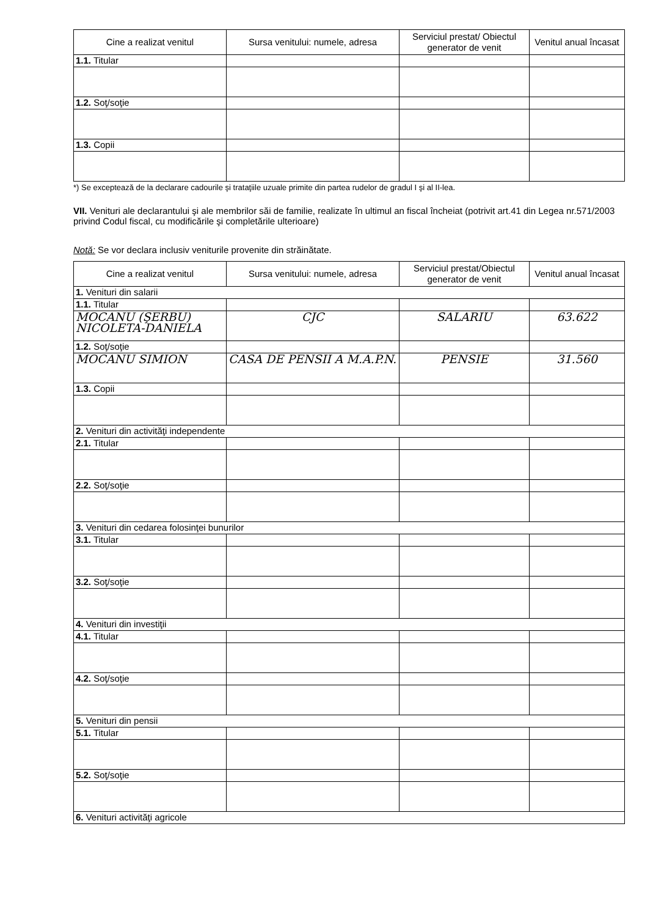| Cine a realizat venitul | Sursa venitului: numele, adresa | Serviciul prestat/ Obiectul generator de venit | Venitul anual încasat |
| --- | --- | --- | --- |
| 1.1. Titular | | | |
| 1.2. Soţ/soţie | | | |
| 1.3. Copii | | | |
*) Se exceptează de la declarare cadourile şi trataţiile uzuale primite din partea rudelor de gradul I şi al II-lea.
VII. Venituri ale declarantului şi ale membrilor săi de familie, realizate în ultimul an fiscal încheiat (potrivit art.41 din Legea nr.571/2003 privind Codul fiscal, cu modificările şi completările ulterioare)
Notă: Se vor declara inclusiv veniturile provenite din străinătate.
| Cine a realizat venitul | Sursa venitului: numele, adresa | Serviciul prestat/Obiectul generator de venit | Venitul anual încasat |
| --- | --- | --- | --- |
| 1. Venituri din salarii | | | |
| 1.1. Titular | | | |
| MOCANU (ŞERBU) NICOLETA-DANIELA | CJC | SALARIU | 63.622 |
| 1.2. Soţ/soţie | | | |
| MOCANU SIMION | CASA DE PENSII A M.A.P.N. | PENSIE | 31.560 |
| 1.3. Copii | | | |
| 2. Venituri din activităţi independente | | | |
| 2.1. Titular | | | |
| 2.2. Soţ/soţie | | | |
| 3. Venituri din cedarea folosinţei bunurilor | | | |
| 3.1. Titular | | | |
| 3.2. Soţ/soţie | | | |
| 4. Venituri din investiţii | | | |
| 4.1. Titular | | | |
| 4.2. Soţ/soţie | | | |
| 5. Venituri din pensii | | | |
| 5.1. Titular | | | |
| 5.2. Soţ/soţie | | | |
| 6. Venituri activităţi agricole | | | |